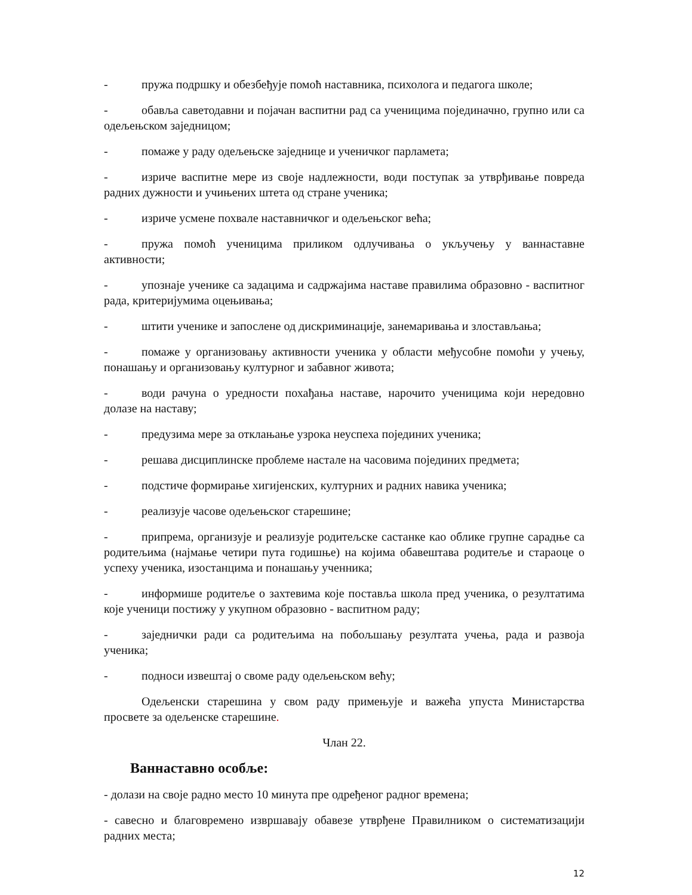- пружа подршку и обезбеђује помоћ наставника, психолога и педагога школе;
- обавља саветодавни и појачан васпитни рад са ученицима појединачно, групно или са одељењском заједницом;
- помаже у раду одељењске заједнице и ученичког парламета;
- изриче васпитне мере из своје надлежности, води поступак за утврђивање повреда радних дужности и учињених штета од стране ученика;
- изриче усмене похвале наставничког и одељењског већа;
- пружа помоћ ученицима приликом одлучивања о укључењу у ваннаставне активности;
- упознаје ученике са задацима и садржајима наставе правилима образовно - васпитног рада, критеријумима оцењивања;
- штити ученике и запослене од дискриминације, занемаривања и злостављања;
- помаже у организовању активности ученика у области међусобне помоћи у учењу, понашању и организовању културног и забавног живота;
- води рачуна о уредности похађања наставе, нарочито ученицима који нередовно долазе на наставу;
- предузима мере за отклањање узрока неуспеха појединих ученика;
- решава дисциплинске проблеме настале на часовима појединих предмета;
- подстиче формирање хигијенских, културних и радних навика ученика;
- реализује часове одељењског старешине;
- припрема, организује и реализује родитељске састанке као облике групне сарадње са родитељима (најмање четири пута годишње) на којима обавештава родитеље и стараоце о успеху ученика, изостанцима и понашању ученника;
- информише родитеље о захтевима које поставља школа пред ученика, о резултатима које ученици постижу у укупном образовно - васпитном раду;
- заједнички ради са родитељима на побољшању резултата учења, рада и развоја ученика;
- подноси извештај о своме раду одељењском већу;
Одељенски старешина у свом раду примењује и важећа упуста Министарства просвете за одељенске старешине.
Члан 22.
Ваннаставно особље:
- долази на своје радно место 10 минута пре одређеног радног времена;
- савесно и благовремено извршавају обавезе утврђене Правилником о систематизацији радних места;
12